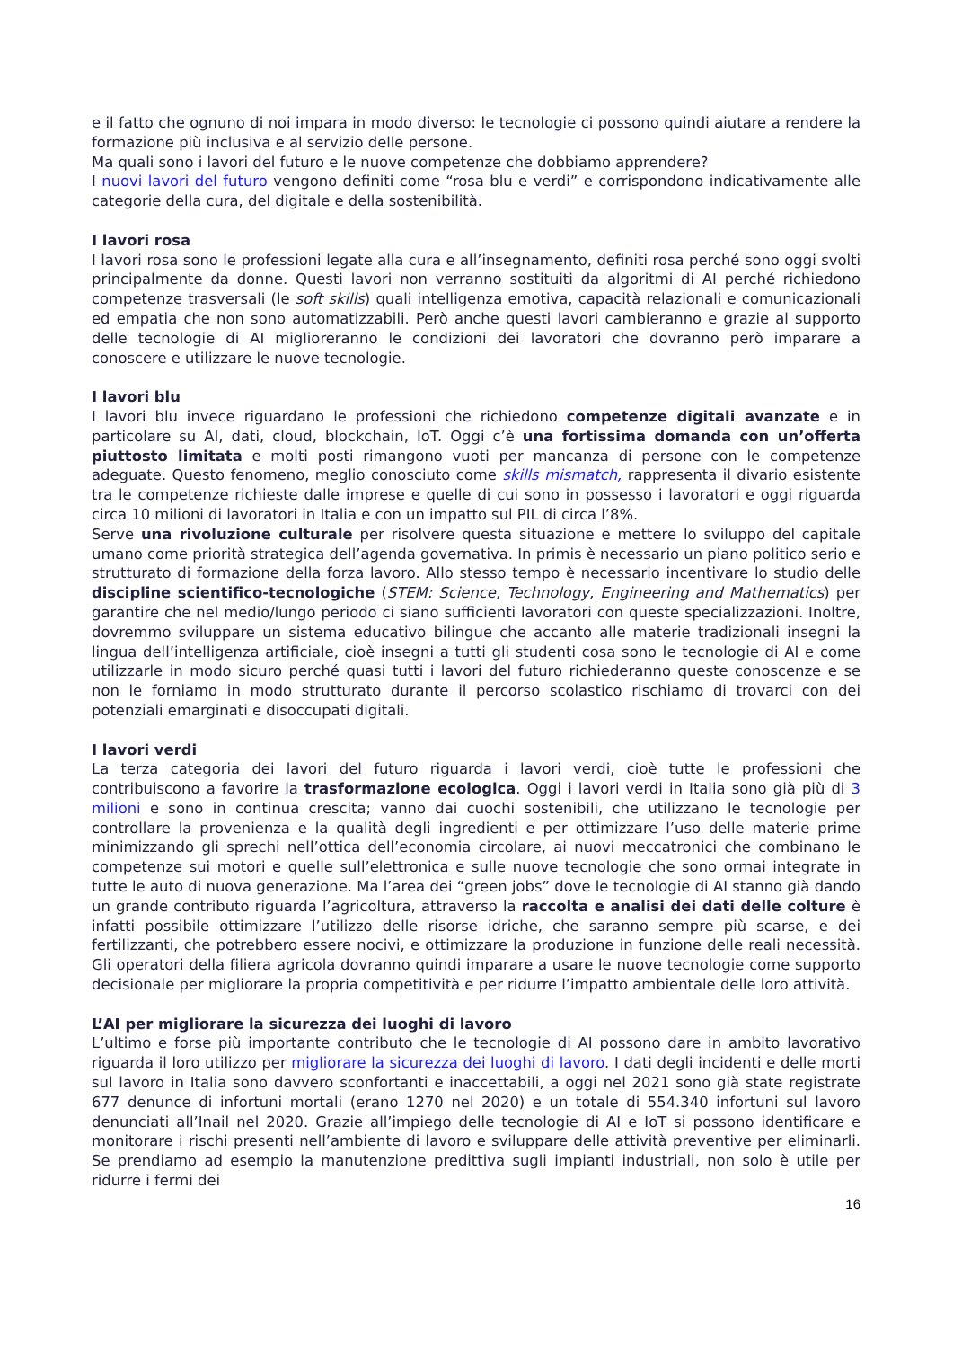e il fatto che ognuno di noi impara in modo diverso: le tecnologie ci possono quindi aiutare a rendere la formazione più inclusiva e al servizio delle persone.
Ma quali sono i lavori del futuro e le nuove competenze che dobbiamo apprendere?
I nuovi lavori del futuro vengono definiti come “rosa blu e verdi” e corrispondono indicativamente alle categorie della cura, del digitale e della sostenibilità.
I lavori rosa
I lavori rosa sono le professioni legate alla cura e all’insegnamento, definiti rosa perché sono oggi svolti principalmente da donne. Questi lavori non verranno sostituiti da algoritmi di AI perché richiedono competenze trasversali (le soft skills) quali intelligenza emotiva, capacità relazionali e comunicazionali ed empatia che non sono automatizzabili. Però anche questi lavori cambieranno e grazie al supporto delle tecnologie di AI miglioreranno le condizioni dei lavoratori che dovranno però imparare a conoscere e utilizzare le nuove tecnologie.
I lavori blu
I lavori blu invece riguardano le professioni che richiedono competenze digitali avanzate e in particolare su AI, dati, cloud, blockchain, IoT. Oggi c’è una fortissima domanda con un’offerta piuttosto limitata e molti posti rimangono vuoti per mancanza di persone con le competenze adeguate. Questo fenomeno, meglio conosciuto come skills mismatch, rappresenta il divario esistente tra le competenze richieste dalle imprese e quelle di cui sono in possesso i lavoratori e oggi riguarda circa 10 milioni di lavoratori in Italia e con un impatto sul PIL di circa l’8%.
Serve una rivoluzione culturale per risolvere questa situazione e mettere lo sviluppo del capitale umano come priorità strategica dell’agenda governativa. In primis è necessario un piano politico serio e strutturato di formazione della forza lavoro. Allo stesso tempo è necessario incentivare lo studio delle discipline scientifico-tecnologiche (STEM: Science, Technology, Engineering and Mathematics) per garantire che nel medio/lungo periodo ci siano sufficienti lavoratori con queste specializzazioni. Inoltre, dovremmo sviluppare un sistema educativo bilingue che accanto alle materie tradizionali insegni la lingua dell’intelligenza artificiale, cioè insegni a tutti gli studenti cosa sono le tecnologie di AI e come utilizzarle in modo sicuro perché quasi tutti i lavori del futuro richiederanno queste conoscenze e se non le forniamo in modo strutturato durante il percorso scolastico rischiamo di trovarci con dei potenziali emarginati e disoccupati digitali.
I lavori verdi
La terza categoria dei lavori del futuro riguarda i lavori verdi, cioè tutte le professioni che contribuiscono a favorire la trasformazione ecologica. Oggi i lavori verdi in Italia sono già più di 3 milioni e sono in continua crescita; vanno dai cuochi sostenibili, che utilizzano le tecnologie per controllare la provenienza e la qualità degli ingredienti e per ottimizzare l’uso delle materie prime minimizzando gli sprechi nell’ottica dell’economia circolare, ai nuovi meccatronici che combinano le competenze sui motori e quelle sull’elettronica e sulle nuove tecnologie che sono ormai integrate in tutte le auto di nuova generazione. Ma l’area dei “green jobs” dove le tecnologie di AI stanno già dando un grande contributo riguarda l’agricoltura, attraverso la raccolta e analisi dei dati delle colture è infatti possibile ottimizzare l’utilizzo delle risorse idriche, che saranno sempre più scarse, e dei fertilizzanti, che potrebbero essere nocivi, e ottimizzare la produzione in funzione delle reali necessità. Gli operatori della filiera agricola dovranno quindi imparare a usare le nuove tecnologie come supporto decisionale per migliorare la propria competitività e per ridurre l’impatto ambientale delle loro attività.
L’AI per migliorare la sicurezza dei luoghi di lavoro
L’ultimo e forse più importante contributo che le tecnologie di AI possono dare in ambito lavorativo riguarda il loro utilizzo per migliorare la sicurezza dei luoghi di lavoro. I dati degli incidenti e delle morti sul lavoro in Italia sono davvero sconfortanti e inaccettabili, a oggi nel 2021 sono già state registrate 677 denunce di infortuni mortali (erano 1270 nel 2020) e un totale di 554.340 infortuni sul lavoro denunciati all’Inail nel 2020. Grazie all’impiego delle tecnologie di AI e IoT si possono identificare e monitorare i rischi presenti nell’ambiente di lavoro e sviluppare delle attività preventive per eliminarli. Se prendiamo ad esempio la manutenzione predittiva sugli impianti industriali, non solo è utile per ridurre i fermi dei
16